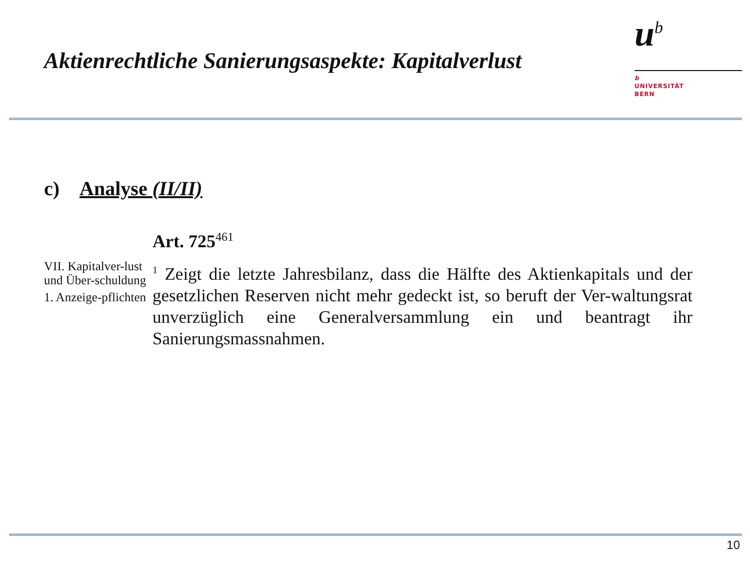Aktienrechtliche Sanierungsaspekte: Kapitalverlust
u<sup>b</sup>
b
UNIVERSITÄT
BERN
c) Analyse (II/II)
VII. Kapitalver-lust und Über-schuldung
1. Anzeige-pflichten
Art. 725<sup>461</sup>
<sup>1</sup> Zeigt die letzte Jahresbilanz, dass die Hälfte des Aktienkapitals und der gesetzlichen Reserven nicht mehr gedeckt ist, so beruft der Ver-waltungsrat unverzüglich eine Generalversammlung ein und beantragt ihr Sanierungsmassnahmen.
10